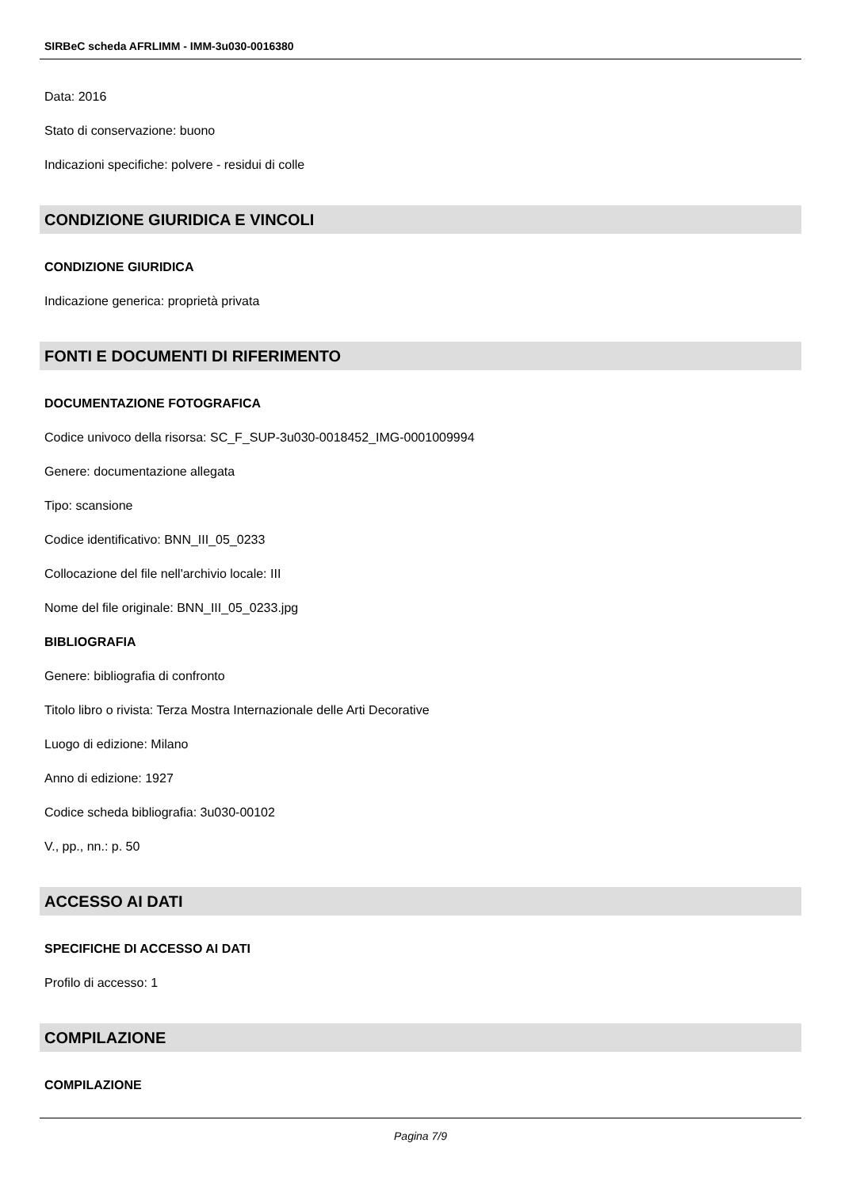SIRBeC scheda AFRLIMM - IMM-3u030-0016380
Data: 2016
Stato di conservazione: buono
Indicazioni specifiche: polvere - residui di colle
CONDIZIONE GIURIDICA E VINCOLI
CONDIZIONE GIURIDICA
Indicazione generica: proprietà privata
FONTI E DOCUMENTI DI RIFERIMENTO
DOCUMENTAZIONE FOTOGRAFICA
Codice univoco della risorsa: SC_F_SUP-3u030-0018452_IMG-0001009994
Genere: documentazione allegata
Tipo: scansione
Codice identificativo: BNN_III_05_0233
Collocazione del file nell'archivio locale: III
Nome del file originale: BNN_III_05_0233.jpg
BIBLIOGRAFIA
Genere: bibliografia di confronto
Titolo libro o rivista: Terza Mostra Internazionale delle Arti Decorative
Luogo di edizione: Milano
Anno di edizione: 1927
Codice scheda bibliografia: 3u030-00102
V., pp., nn.: p. 50
ACCESSO AI DATI
SPECIFICHE DI ACCESSO AI DATI
Profilo di accesso: 1
COMPILAZIONE
COMPILAZIONE
Pagina 7/9